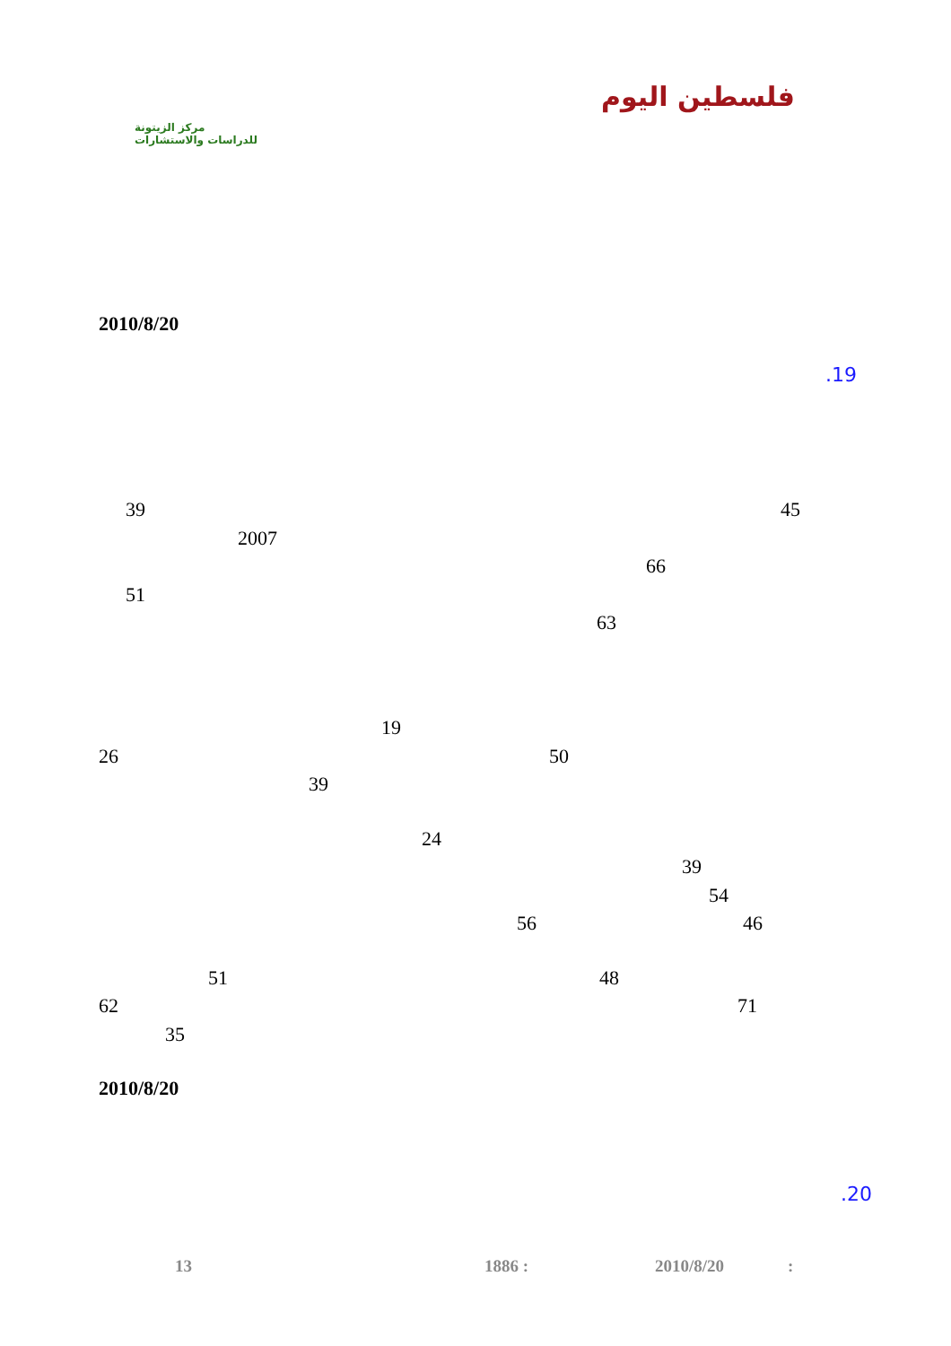فلسطين اليوم
مركز الزيتونة
للدراسات والاستشارات
2010/8/20
.19
45
39
2007
66
51
63
19
26 50
39
24
39
54
46
56
48
51
71
62
35
2010/8/20
.20
13 1886 : 2010/8/20 :